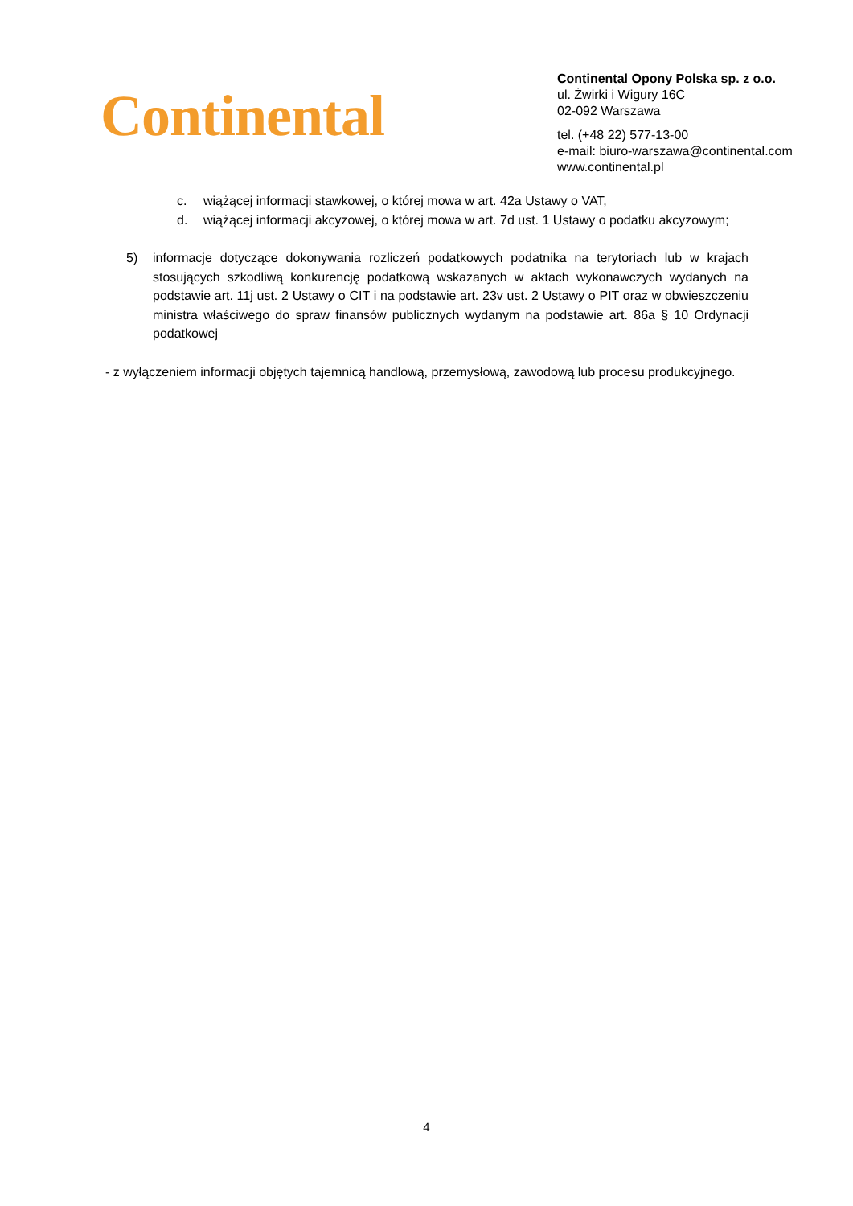Continental
Continental Opony Polska sp. z o.o.
ul. Żwirki i Wigury 16C
02-092 Warszawa
tel. (+48 22) 577-13-00
e-mail: biuro-warszawa@continental.com
www.continental.pl
c. wiążącej informacji stawkowej, o której mowa w art. 42a Ustawy o VAT,
d. wiążącej informacji akcyzowej, o której mowa w art. 7d ust. 1 Ustawy o podatku akcyzowym;
5) informacje dotyczące dokonywania rozliczeń podatkowych podatnika na terytoriach lub w krajach stosujących szkodliwą konkurencję podatkową wskazanych w aktach wykonawczych wydanych na podstawie art. 11j ust. 2 Ustawy o CIT i na podstawie art. 23v ust. 2 Ustawy o PIT oraz w obwieszczeniu ministra właściwego do spraw finansów publicznych wydanym na podstawie art. 86a § 10 Ordynacji podatkowej
- z wyłączeniem informacji objętych tajemnicą handlową, przemysłową, zawodową lub procesu produkcyjnego.
4